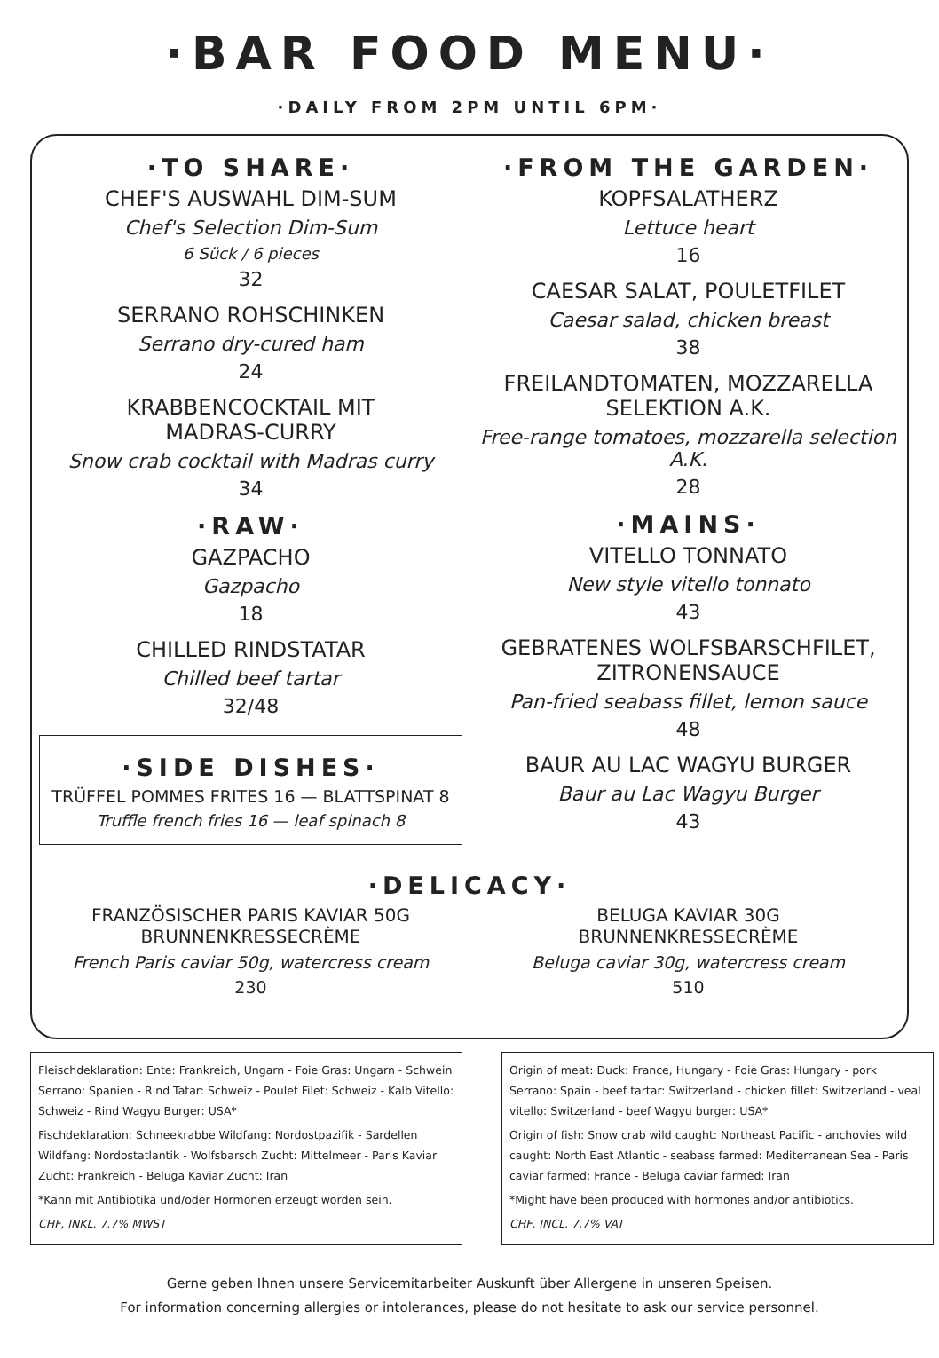·BAR FOOD MENU·
·DAILY FROM 2PM UNTIL 6PM·
·TO SHARE·
CHEF'S AUSWAHL DIM-SUM
Chef's Selection Dim-Sum
6 Sück / 6 pieces
32
SERRANO ROHSCHINKEN
Serrano dry-cured ham
24
KRABBENCOCKTAIL MIT
MADRAS-CURRY
Snow crab cocktail with Madras curry
34
·RAW·
GAZPACHO
Gazpacho
18
CHILLED RINDSTATAR
Chilled beef tartar
32/48
·SIDE DISHES·
TRÜFFEL POMMES FRITES 16 — BLATTSPINAT 8
Truffle french fries 16 — leaf spinach 8
·FROM THE GARDEN·
KOPFSALATHERZ
Lettuce heart
16
CAESAR SALAT, POULETFILET
Caesar salad, chicken breast
38
FREILANDTOMATEN, MOZZARELLA
SELEKTION A.K.
Free-range tomatoes, mozzarella selection A.K.
28
·MAINS·
VITELLO TONNATO
New style vitello tonnato
43
GEBRATENES WOLFSBARSCHFILET,
ZITRONENSAUCE
Pan-fried seabass fillet, lemon sauce
48
BAUR AU LAC WAGYU BURGER
Baur au Lac Wagyu Burger
43
·DELICACY·
FRANZÖSISCHER PARIS KAVIAR 50G
BRUNNENKRESSECRÈME
French Paris caviar 50g, watercress cream
230
BELUGA KAVIAR 30G
BRUNNENKRESSECRÈME
Beluga caviar 30g, watercress cream
510
Fleischdeklaration: Ente: Frankreich, Ungarn - Foie Gras: Ungarn - Schwein Serrano: Spanien - Rind Tatar: Schweiz - Poulet Filet: Schweiz - Kalb Vitello: Schweiz - Rind Wagyu Burger: USA*
Fischdeklaration: Schneekrabbe Wildfang: Nordostpazifik - Sardellen Wildfang: Nordostatlantik - Wolfsbarsch Zucht: Mittelmeer - Paris Kaviar Zucht: Frankreich - Beluga Kaviar Zucht: Iran
*Kann mit Antibiotika und/oder Hormonen erzeugt worden sein.
CHF, INKL. 7.7% MWST
Origin of meat: Duck: France, Hungary - Foie Gras: Hungary - pork Serrano: Spain - beef tartar: Switzerland - chicken fillet: Switzerland - veal vitello: Switzerland - beef Wagyu burger: USA*
Origin of fish: Snow crab wild caught: Northeast Pacific - anchovies wild caught: North East Atlantic - seabass farmed: Mediterranean Sea - Paris caviar farmed: France - Beluga caviar farmed: Iran
*Might have been produced with hormones and/or antibiotics.
CHF, INCL. 7.7% VAT
Gerne geben Ihnen unsere Servicemitarbeiter Auskunft über Allergene in unseren Speisen.
For information concerning allergies or intolerances, please do not hesitate to ask our service personnel.